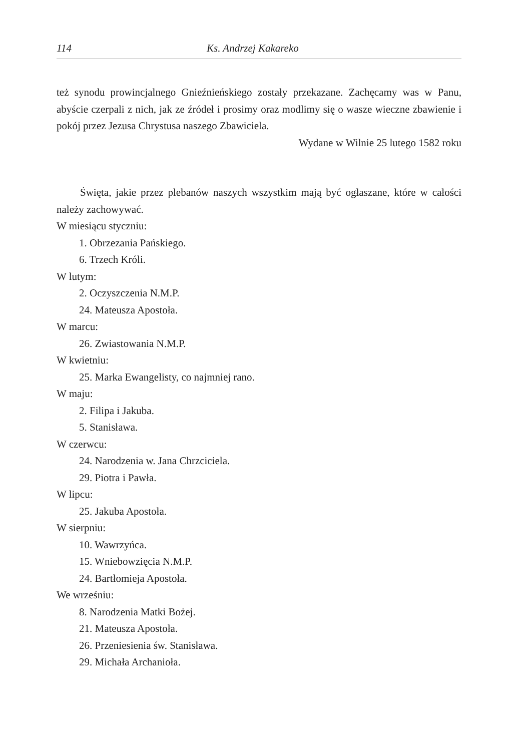114 Ks. Andrzej Kakareko
też synodu prowincjalnego Gnieźnieńskiego zostały przekazane. Zachęcamy was w Panu, abyście czerpali z nich, jak ze źródeł i prosimy oraz modlimy się o wasze wieczne zbawienie i pokój przez Jezusa Chrystusa naszego Zbawiciela.
Wydane w Wilnie 25 lutego 1582 roku
Święta, jakie przez plebanów naszych wszystkim mają być ogłaszane, które w całości należy zachowywać.
W miesiącu styczniu:
1. Obrzezania Pańskiego.
6. Trzech Króli.
W lutym:
2. Oczyszczenia N.M.P.
24. Mateusza Apostoła.
W marcu:
26. Zwiastowania N.M.P.
W kwietniu:
25. Marka Ewangelisty, co najmniej rano.
W maju:
2. Filipa i Jakuba.
5. Stanisława.
W czerwcu:
24. Narodzenia w. Jana Chrzciciela.
29. Piotra i Pawła.
W lipcu:
25. Jakuba Apostoła.
W sierpniu:
10. Wawrzyńca.
15. Wniebowzięcia N.M.P.
24. Bartłomieja Apostoła.
We wrześniu:
8. Narodzenia Matki Bożej.
21. Mateusza Apostoła.
26. Przeniesienia św. Stanisława.
29. Michała Archanioła.